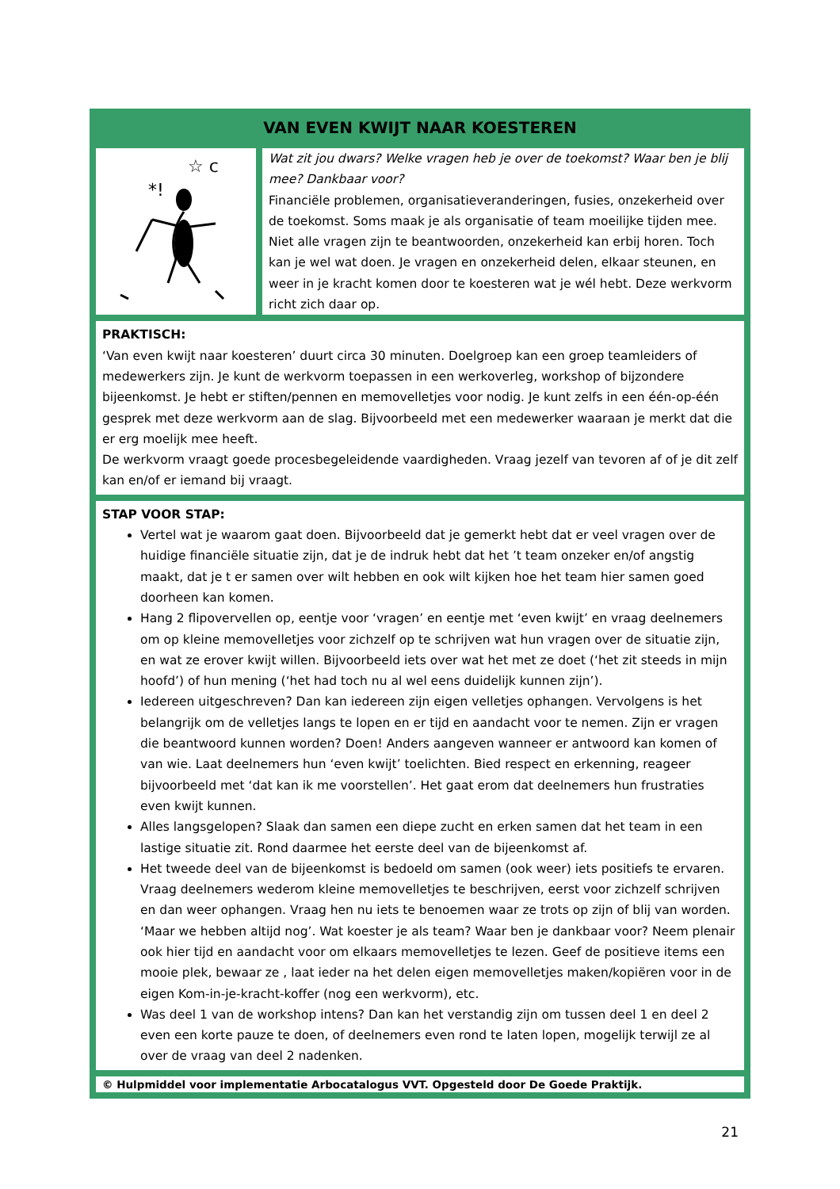VAN EVEN KWIJT NAAR KOESTEREN
*!
☆ c
Wat zit jou dwars? Welke vragen heb je over de toekomst? Waar ben je blij mee? Dankbaar voor?
Financiële problemen, organisatieveranderingen, fusies, onzekerheid over de toekomst. Soms maak je als organisatie of team moeilijke tijden mee. Niet alle vragen zijn te beantwoorden, onzekerheid kan erbij horen. Toch kan je wel wat doen. Je vragen en onzekerheid delen, elkaar steunen, en weer in je kracht komen door te koesteren wat je wél hebt. Deze werkvorm richt zich daar op.
PRAKTISCH:
‘Van even kwijt naar koesteren’ duurt circa 30 minuten. Doelgroep kan een groep teamleiders of medewerkers zijn. Je kunt de werkvorm toepassen in een werkoverleg, workshop of bijzondere bijeenkomst. Je hebt er stiften/pennen en memovelletjes voor nodig. Je kunt zelfs in een één-op-één gesprek met deze werkvorm aan de slag. Bijvoorbeeld met een medewerker waaraan je merkt dat die er erg moelijk mee heeft.
De werkvorm vraagt goede procesbegeleidende vaardigheden. Vraag jezelf van tevoren af of je dit zelf kan en/of er iemand bij vraagt.
STAP VOOR STAP:
Vertel wat je waarom gaat doen. Bijvoorbeeld dat je gemerkt hebt dat er veel vragen over de huidige financiële situatie zijn, dat je de indruk hebt dat het ’t team onzeker en/of angstig maakt, dat je t er samen over wilt hebben en ook wilt kijken hoe het team hier samen goed doorheen kan komen.
Hang 2 flipovervellen op, eentje voor ‘vragen’ en eentje met ‘even kwijt’ en vraag deelnemers om op kleine memovelletjes voor zichzelf op te schrijven wat hun vragen over de situatie zijn, en wat ze erover kwijt willen. Bijvoorbeeld iets over wat het met ze doet (‘het zit steeds in mijn hoofd’) of hun mening (‘het had toch nu al wel eens duidelijk kunnen zijn’).
Iedereen uitgeschreven? Dan kan iedereen zijn eigen velletjes ophangen. Vervolgens is het belangrijk om de velletjes langs te lopen en er tijd en aandacht voor te nemen. Zijn er vragen die beantwoord kunnen worden? Doen! Anders aangeven wanneer er antwoord kan komen of van wie. Laat deelnemers hun ‘even kwijt’ toelichten. Bied respect en erkenning, reageer bijvoorbeeld met ‘dat kan ik me voorstellen’. Het gaat erom dat deelnemers hun frustraties even kwijt kunnen.
Alles langsgelopen? Slaak dan samen een diepe zucht en erken samen dat het team in een lastige situatie zit. Rond daarmee het eerste deel van de bijeenkomst af.
Het tweede deel van de bijeenkomst is bedoeld om samen (ook weer) iets positiefs te ervaren. Vraag deelnemers wederom kleine memovelletjes te beschrijven, eerst voor zichzelf schrijven en dan weer ophangen. Vraag hen nu iets te benoemen waar ze trots op zijn of blij van worden. ‘Maar we hebben altijd nog’. Wat koester je als team? Waar ben je dankbaar voor? Neem plenair ook hier tijd en aandacht voor om elkaars memovelletjes te lezen. Geef de positieve items een mooie plek, bewaar ze , laat ieder na het delen eigen memovelletjes maken/kopiëren voor in de eigen Kom-in-je-kracht-koffer (nog een werkvorm), etc.
Was deel 1 van de workshop intens? Dan kan het verstandig zijn om tussen deel 1 en deel 2 even een korte pauze te doen, of deelnemers even rond te laten lopen, mogelijk terwijl ze al over de vraag van deel 2 nadenken.
© Hulpmiddel voor implementatie Arbocatalogus VVT. Opgesteld door De Goede Praktijk.
21